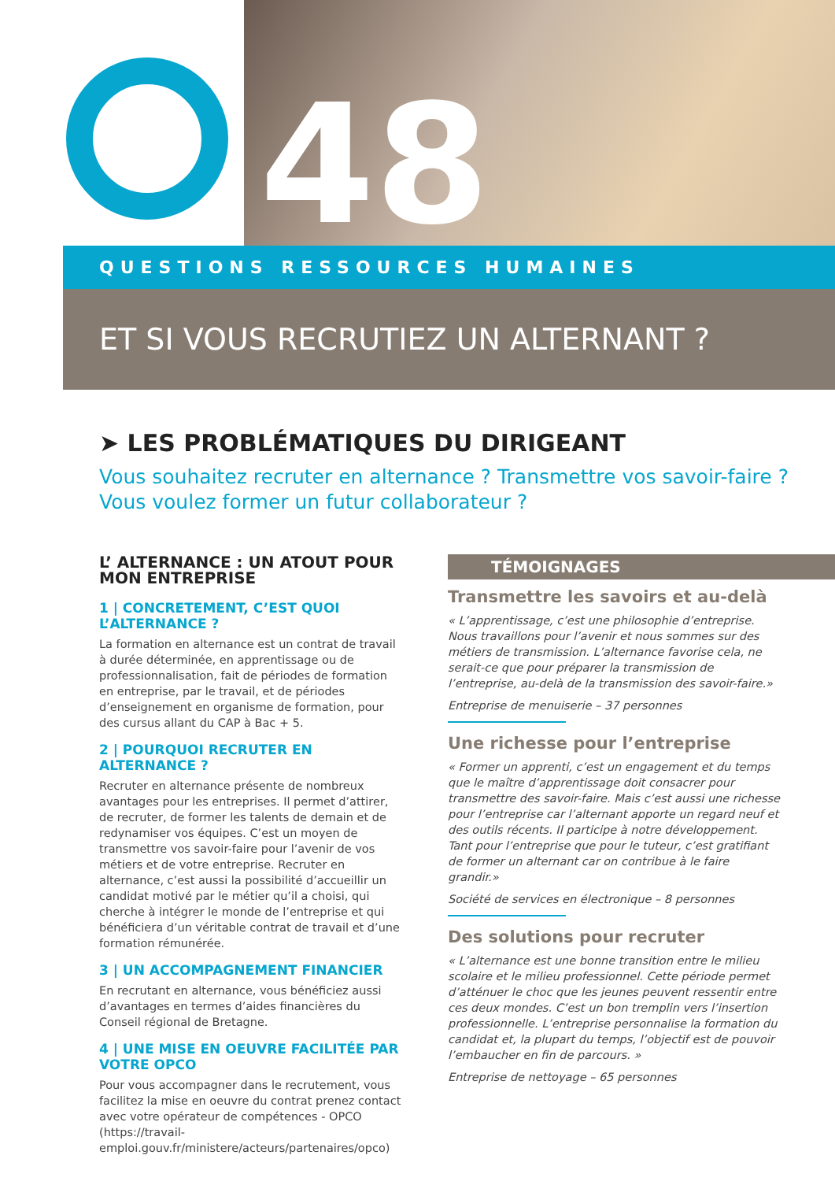48
QUESTIONS RESSOURCES HUMAINES
ET SI VOUS RECRUTIEZ UN ALTERNANT ?
➤ LES PROBLÉMATIQUES DU DIRIGEANT
Vous souhaitez recruter en alternance ? Transmettre vos savoir-faire ? Vous voulez former un futur collaborateur ?
L’ ALTERNANCE : UN ATOUT POUR MON ENTREPRISE
1 | CONCRETEMENT, C’EST QUOI L’ALTERNANCE ?
La formation en alternance est un contrat de travail à durée déterminée, en apprentissage ou de professionnalisation, fait de périodes de formation en entreprise, par le travail, et de périodes d’enseignement en organisme de formation, pour des cursus allant du CAP à Bac + 5.
2 | POURQUOI RECRUTER EN ALTERNANCE ?
Recruter en alternance présente de nombreux avantages pour les entreprises. Il permet d’attirer, de recruter, de former les talents de demain et de redynamiser vos équipes. C’est un moyen de transmettre vos savoir-faire pour l’avenir de vos métiers et de votre entreprise. Recruter en alternance, c’est aussi la possibilité d’accueillir un candidat motivé par le métier qu’il a choisi, qui cherche à intégrer le monde de l’entreprise et qui bénéficiera d’un véritable contrat de travail et d’une formation rémunérée.
3 | UN ACCOMPAGNEMENT FINANCIER
En recrutant en alternance, vous bénéficiez aussi d’avantages en termes d’aides financières du Conseil régional de Bretagne.
4 | UNE MISE EN OEUVRE FACILITÉE PAR VOTRE OPCO
Pour vous accompagner dans le recrutement, vous facilitez la mise en oeuvre du contrat prenez contact avec votre opérateur de compétences - OPCO (https://travail-emploi.gouv.fr/ministere/acteurs/partenaires/opco)
TÉMOIGNAGES
Transmettre les savoirs et au-delà
« L’apprentissage, c’est une philosophie d’entreprise. Nous travaillons pour l’avenir et nous sommes sur des métiers de transmission. L’alternance favorise cela, ne serait-ce que pour préparer la transmission de l’entreprise, au-delà de la transmission des savoir-faire.»
Entreprise de menuiserie – 37 personnes
Une richesse pour l’entreprise
« Former un apprenti, c’est un engagement et du temps que le maître d’apprentissage doit consacrer pour transmettre des savoir-faire. Mais c’est aussi une richesse pour l’entreprise car l’alternant apporte un regard neuf et des outils récents. Il participe à notre développement. Tant pour l’entreprise que pour le tuteur, c’est gratifiant de former un alternant car on contribue à le faire grandir.»
Société de services en électronique – 8 personnes
Des solutions pour recruter
« L’alternance est une bonne transition entre le milieu scolaire et le milieu professionnel. Cette période permet d’atténuer le choc que les jeunes peuvent ressentir entre ces deux mondes. C’est un bon tremplin vers l’insertion professionnelle. L’entreprise personnalise la formation du candidat et, la plupart du temps, l’objectif est de pouvoir l’embaucher en fin de parcours. »
Entreprise de nettoyage – 65 personnes